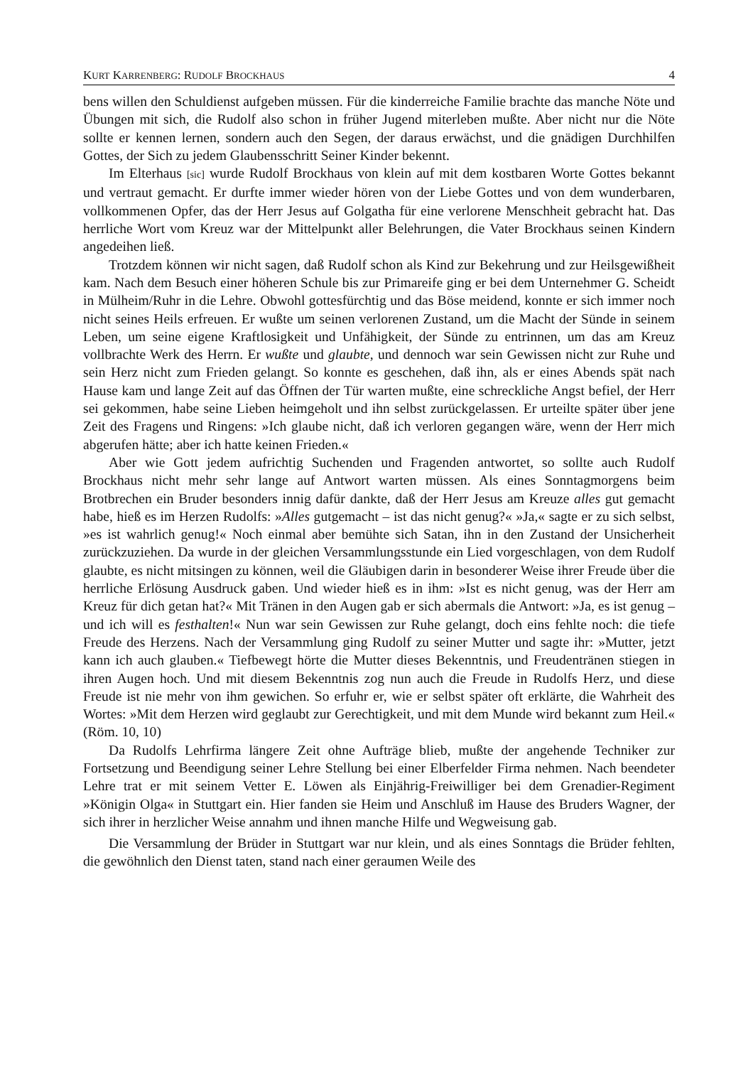KURT KARRENBERG: RUDOLF BROCKHAUS 4
bens willen den Schuldienst aufgeben müssen. Für die kinderreiche Familie brachte das manche Nöte und Übungen mit sich, die Rudolf also schon in früher Jugend miterleben mußte. Aber nicht nur die Nöte sollte er kennen lernen, sondern auch den Segen, der daraus erwächst, und die gnädigen Durchhilfen Gottes, der Sich zu jedem Glaubensschritt Seiner Kinder bekennt.
Im Elterhaus [sic] wurde Rudolf Brockhaus von klein auf mit dem kostbaren Worte Gottes bekannt und vertraut gemacht. Er durfte immer wieder hören von der Liebe Gottes und von dem wunderbaren, vollkommenen Opfer, das der Herr Jesus auf Golgatha für eine verlorene Menschheit gebracht hat. Das herrliche Wort vom Kreuz war der Mittelpunkt aller Belehrungen, die Vater Brockhaus seinen Kindern angedeihen ließ.
Trotzdem können wir nicht sagen, daß Rudolf schon als Kind zur Bekehrung und zur Heilsgewißheit kam. Nach dem Besuch einer höheren Schule bis zur Primareife ging er bei dem Unternehmer G. Scheidt in Mülheim/Ruhr in die Lehre. Obwohl gottesfürchtig und das Böse meidend, konnte er sich immer noch nicht seines Heils erfreuen. Er wußte um seinen verlorenen Zustand, um die Macht der Sünde in seinem Leben, um seine eigene Kraftlosigkeit und Unfähigkeit, der Sünde zu entrinnen, um das am Kreuz vollbrachte Werk des Herrn. Er wußte und glaubte, und dennoch war sein Gewissen nicht zur Ruhe und sein Herz nicht zum Frieden gelangt. So konnte es geschehen, daß ihn, als er eines Abends spät nach Hause kam und lange Zeit auf das Öffnen der Tür warten mußte, eine schreckliche Angst befiel, der Herr sei gekommen, habe seine Lieben heimgeholt und ihn selbst zurückgelassen. Er urteilte später über jene Zeit des Fragens und Ringens: »Ich glaube nicht, daß ich verloren gegangen wäre, wenn der Herr mich abgerufen hätte; aber ich hatte keinen Frieden.«
Aber wie Gott jedem aufrichtig Suchenden und Fragenden antwortet, so sollte auch Rudolf Brockhaus nicht mehr sehr lange auf Antwort warten müssen. Als eines Sonntagmorgens beim Brotbrechen ein Bruder besonders innig dafür dankte, daß der Herr Jesus am Kreuze alles gut gemacht habe, hieß es im Herzen Rudolfs: »Alles gutgemacht – ist das nicht genug?« »Ja,« sagte er zu sich selbst, »es ist wahrlich genug!« Noch einmal aber bemühte sich Satan, ihn in den Zustand der Unsicherheit zurückzuziehen. Da wurde in der gleichen Versammlungsstunde ein Lied vorgeschlagen, von dem Rudolf glaubte, es nicht mitsingen zu können, weil die Gläubigen darin in besonderer Weise ihrer Freude über die herrliche Erlösung Ausdruck gaben. Und wieder hieß es in ihm: »Ist es nicht genug, was der Herr am Kreuz für dich getan hat?« Mit Tränen in den Augen gab er sich abermals die Antwort: »Ja, es ist genug – und ich will es festhalten!« Nun war sein Gewissen zur Ruhe gelangt, doch eins fehlte noch: die tiefe Freude des Herzens. Nach der Versammlung ging Rudolf zu seiner Mutter und sagte ihr: »Mutter, jetzt kann ich auch glauben.« Tiefbewegt hörte die Mutter dieses Bekenntnis, und Freudentränen stiegen in ihren Augen hoch. Und mit diesem Bekenntnis zog nun auch die Freude in Rudolfs Herz, und diese Freude ist nie mehr von ihm gewichen. So erfuhr er, wie er selbst später oft erklärte, die Wahrheit des Wortes: »Mit dem Herzen wird geglaubt zur Gerechtigkeit, und mit dem Munde wird bekannt zum Heil.« (Röm. 10, 10)
Da Rudolfs Lehrfirma längere Zeit ohne Aufträge blieb, mußte der angehende Techniker zur Fortsetzung und Beendigung seiner Lehre Stellung bei einer Elberfelder Firma nehmen. Nach beendeter Lehre trat er mit seinem Vetter E. Löwen als Einjährig-Freiwilliger bei dem Grenadier-Regiment »Königin Olga« in Stuttgart ein. Hier fanden sie Heim und Anschluß im Hause des Bruders Wagner, der sich ihrer in herzlicher Weise annahm und ihnen manche Hilfe und Wegweisung gab.
Die Versammlung der Brüder in Stuttgart war nur klein, und als eines Sonntags die Brüder fehlten, die gewöhnlich den Dienst taten, stand nach einer geraumen Weile des